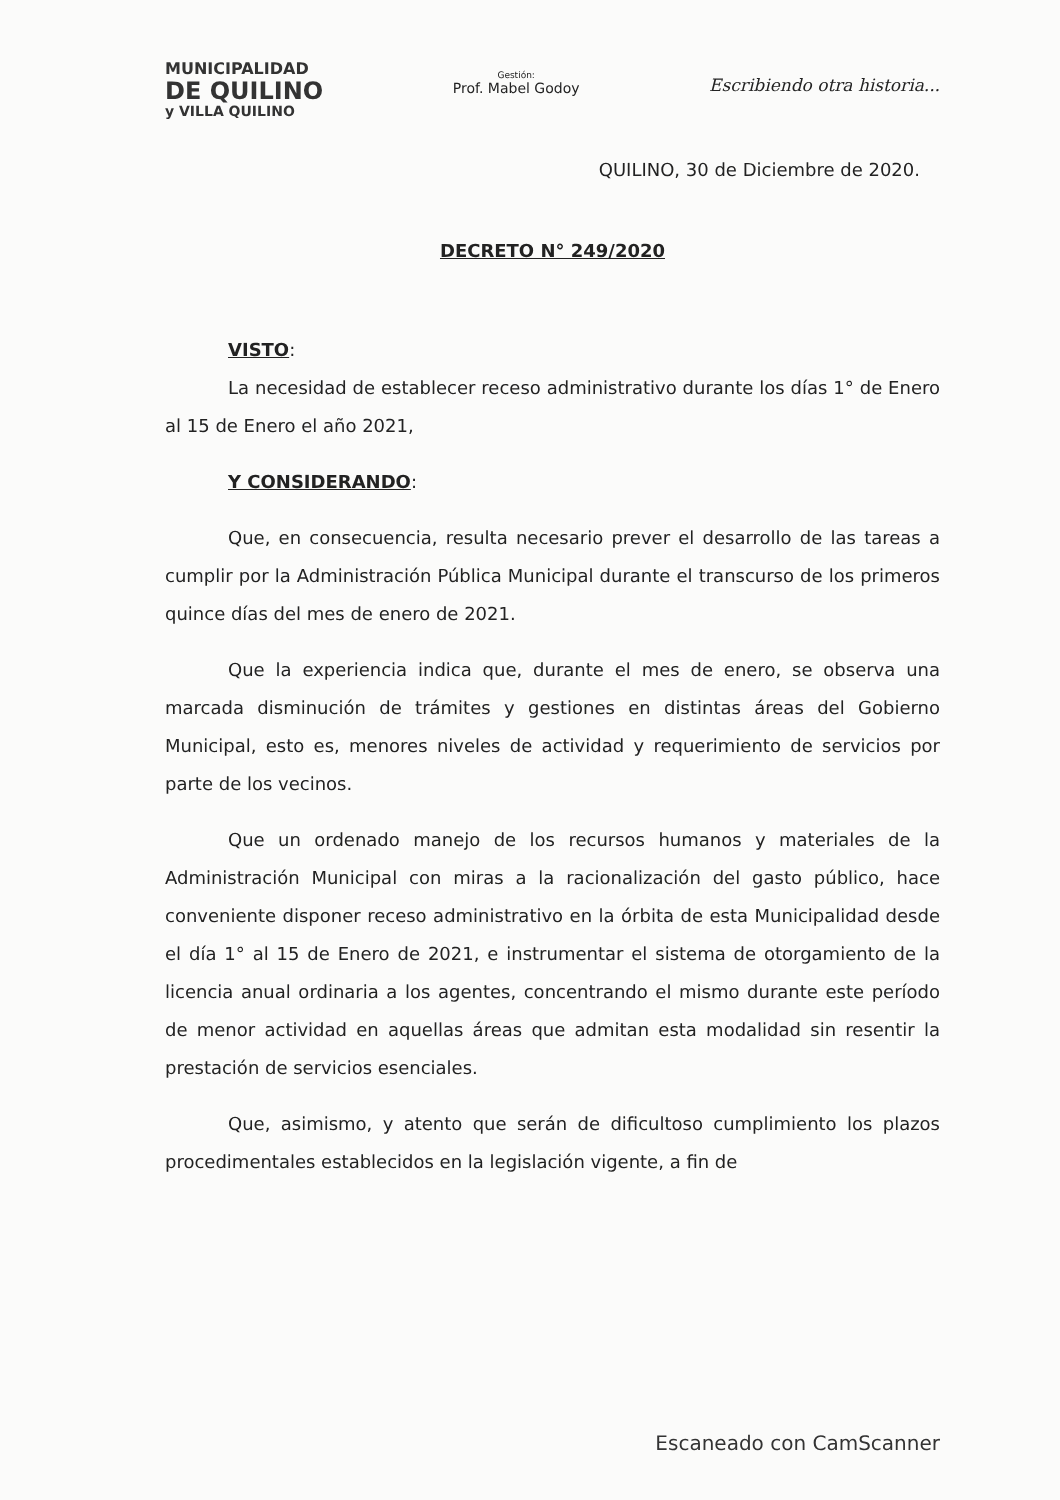MUNICIPALIDAD
DE QUILINO
y VILLA QUILINO
Gestión:
Prof. Mabel Godoy
Escribiendo otra historia...
QUILINO, 30 de Diciembre de 2020.
DECRETO N° 249/2020
VISTO:
La necesidad de establecer receso administrativo durante los días 1° de Enero al 15 de Enero el año 2021,
Y CONSIDERANDO:
Que, en consecuencia, resulta necesario prever el desarrollo de las tareas a cumplir por la Administración Pública Municipal durante el transcurso de los primeros quince días del mes de enero de 2021.
Que la experiencia indica que, durante el mes de enero, se observa una marcada disminución de trámites y gestiones en distintas áreas del Gobierno Municipal, esto es, menores niveles de actividad y requerimiento de servicios por parte de los vecinos.
Que un ordenado manejo de los recursos humanos y materiales de la Administración Municipal con miras a la racionalización del gasto público, hace conveniente disponer receso administrativo en la órbita de esta Municipalidad desde el día 1° al 15 de Enero de 2021, e instrumentar el sistema de otorgamiento de la licencia anual ordinaria a los agentes, concentrando el mismo durante este período de menor actividad en aquellas áreas que admitan esta modalidad sin resentir la prestación de servicios esenciales.
Que, asimismo, y atento que serán de dificultoso cumplimiento los plazos procedimentales establecidos en la legislación vigente, a fin de
Escaneado con CamScanner